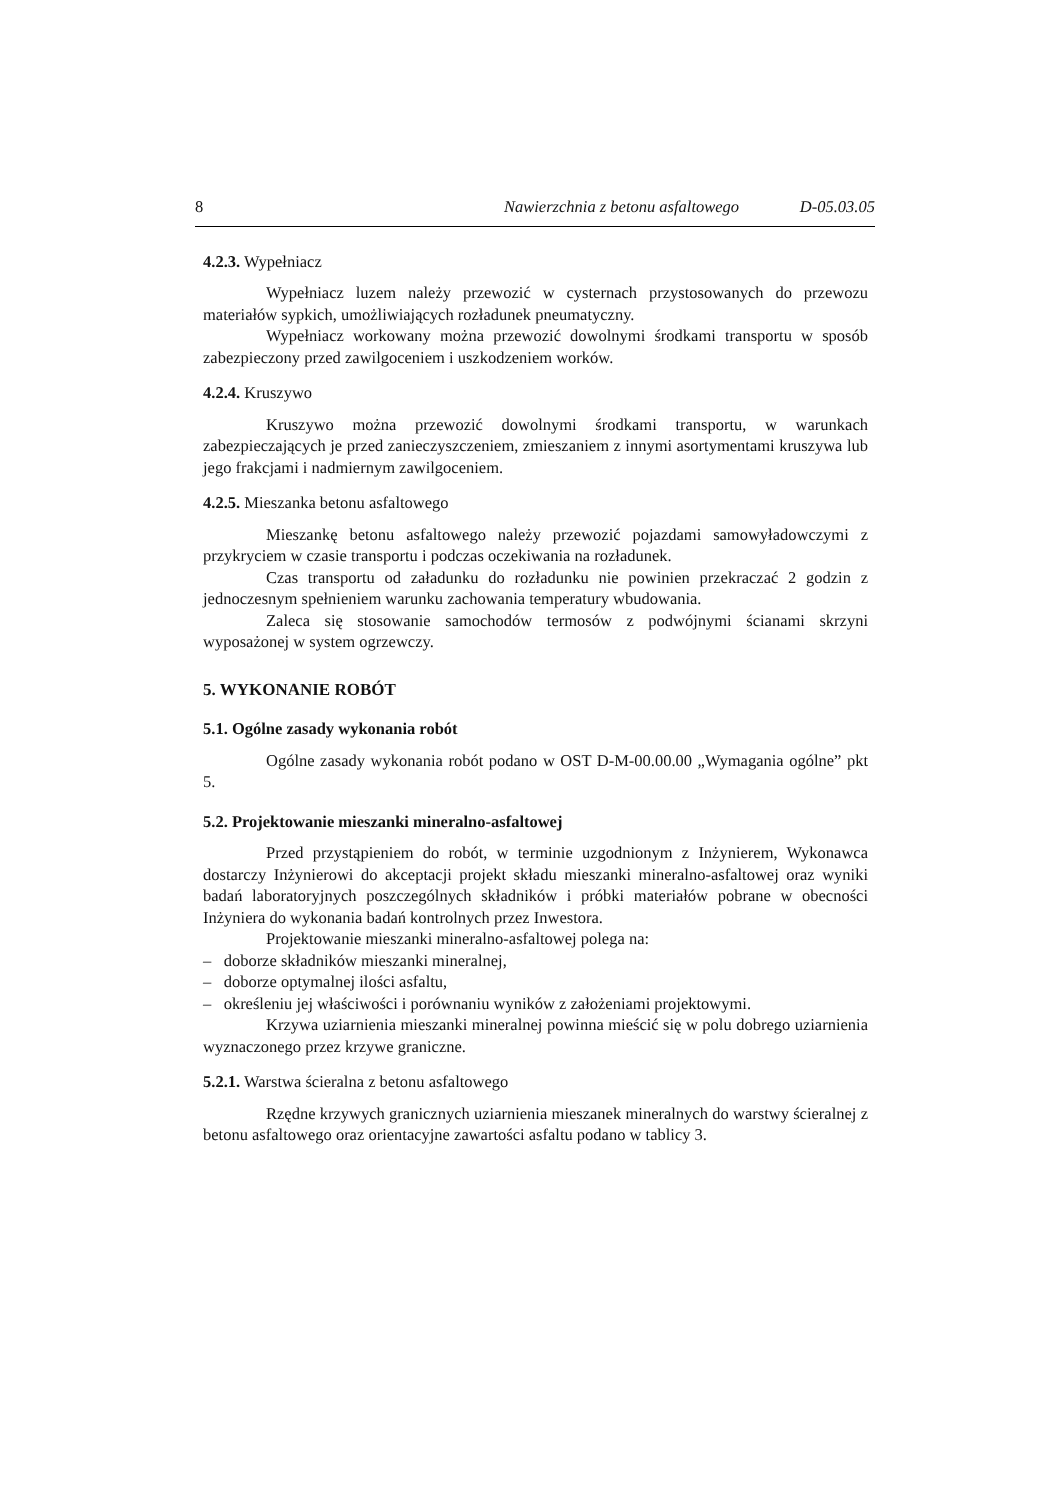8 Nawierzchnia z betonu asfaltowego D-05.03.05
4.2.3. Wypełniacz
Wypełniacz luzem należy przewozić w cysternach przystosowanych do przewozu materiałów sypkich, umożliwiających rozładunek pneumatyczny.
Wypełniacz workowany można przewozić dowolnymi środkami transportu w sposób zabezpieczony przed zawilgoceniem i uszkodzeniem worków.
4.2.4. Kruszywo
Kruszywo można przewozić dowolnymi środkami transportu, w warunkach zabezpieczających je przed zanieczyszczeniem, zmieszaniem z innymi asortymentami kruszywa lub jego frakcjami i nadmiernym zawilgoceniem.
4.2.5. Mieszanka betonu asfaltowego
Mieszankę betonu asfaltowego należy przewozić pojazdami samowyładowczymi z przykryciem w czasie transportu i podczas oczekiwania na rozładunek.
Czas transportu od załadunku do rozładunku nie powinien przekraczać 2 godzin z jednoczesnym spełnieniem warunku zachowania temperatury wbudowania.
Zaleca się stosowanie samochodów termosów z podwójnymi ścianami skrzyni wyposażonej w system ogrzewczy.
5. WYKONANIE ROBÓT
5.1. Ogólne zasady wykonania robót
Ogólne zasady wykonania robót podano w OST D-M-00.00.00 „Wymagania ogólne” pkt 5.
5.2. Projektowanie mieszanki mineralno-asfaltowej
Przed przystąpieniem do robót, w terminie uzgodnionym z Inżynierem, Wykonawca dostarczy Inżynierowi do akceptacji projekt składu mieszanki mineralno-asfaltowej oraz wyniki badań laboratoryjnych poszczególnych składników i próbki materiałów pobrane w obecności Inżyniera do wykonania badań kontrolnych przez Inwestora.
Projektowanie mieszanki mineralno-asfaltowej polega na:
– doborze składników mieszanki mineralnej,
– doborze optymalnej ilości asfaltu,
– określeniu jej właściwości i porównaniu wyników z założeniami projektowymi.
Krzywa uziarnienia mieszanki mineralnej powinna mieścić się w polu dobrego uziarnienia wyznaczonego przez krzywe graniczne.
5.2.1. Warstwa ścieralna z betonu asfaltowego
Rzędne krzywych granicznych uziarnienia mieszanek mineralnych do warstwy ścieralnej z betonu asfaltowego oraz orientacyjne zawartości asfaltu podano w tablicy 3.